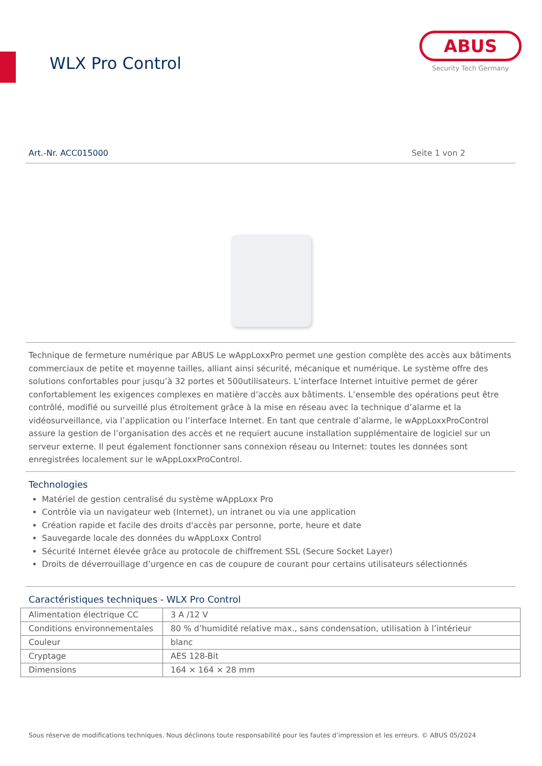WLX Pro Control
ABUS
Security Tech Germany
Art.-Nr. ACC015000 Seite 1 von 2
Technique de fermeture numérique par ABUS Le wAppLoxxPro permet une gestion complète des accès aux bâtiments commerciaux de petite et moyenne tailles, alliant ainsi sécurité, mécanique et numérique. Le système offre des solutions confortables pour jusqu’à 32 portes et 500utilisateurs. L’interface Internet intuitive permet de gérer confortablement les exigences complexes en matière d’accès aux bâtiments. L’ensemble des opérations peut être contrôlé, modifié ou surveillé plus étroitement grâce à la mise en réseau avec la technique d’alarme et la vidéosurveillance, via l’application ou l’interface Internet. En tant que centrale d’alarme, le wAppLoxxProControl assure la gestion de l’organisation des accès et ne requiert aucune installation supplémentaire de logiciel sur un serveur externe. Il peut également fonctionner sans connexion réseau ou Internet: toutes les données sont enregistrées localement sur le wAppLoxxProControl.
Technologies
Matériel de gestion centralisé du système wAppLoxx Pro
Contrôle via un navigateur web (Internet), un intranet ou via une application
Création rapide et facile des droits d'accès par personne, porte, heure et date
Sauvegarde locale des données du wAppLoxx Control
Sécurité Internet élevée grâce au protocole de chiffrement SSL (Secure Socket Layer)
Droits de déverrouillage d’urgence en cas de coupure de courant pour certains utilisateurs sélectionnés
Caractéristiques techniques - WLX Pro Control
| Alimentation électrique CC | 3 A /12 V |
| Conditions environnementales | 80 % d’humidité relative max., sans condensation, utilisation à l’intérieur |
| Couleur | blanc |
| Cryptage | AES 128-Bit |
| Dimensions | 164 × 164 × 28 mm |
Sous réserve de modifications techniques. Nous déclinons toute responsabilité pour les fautes d’impression et les erreurs. © ABUS 05/2024